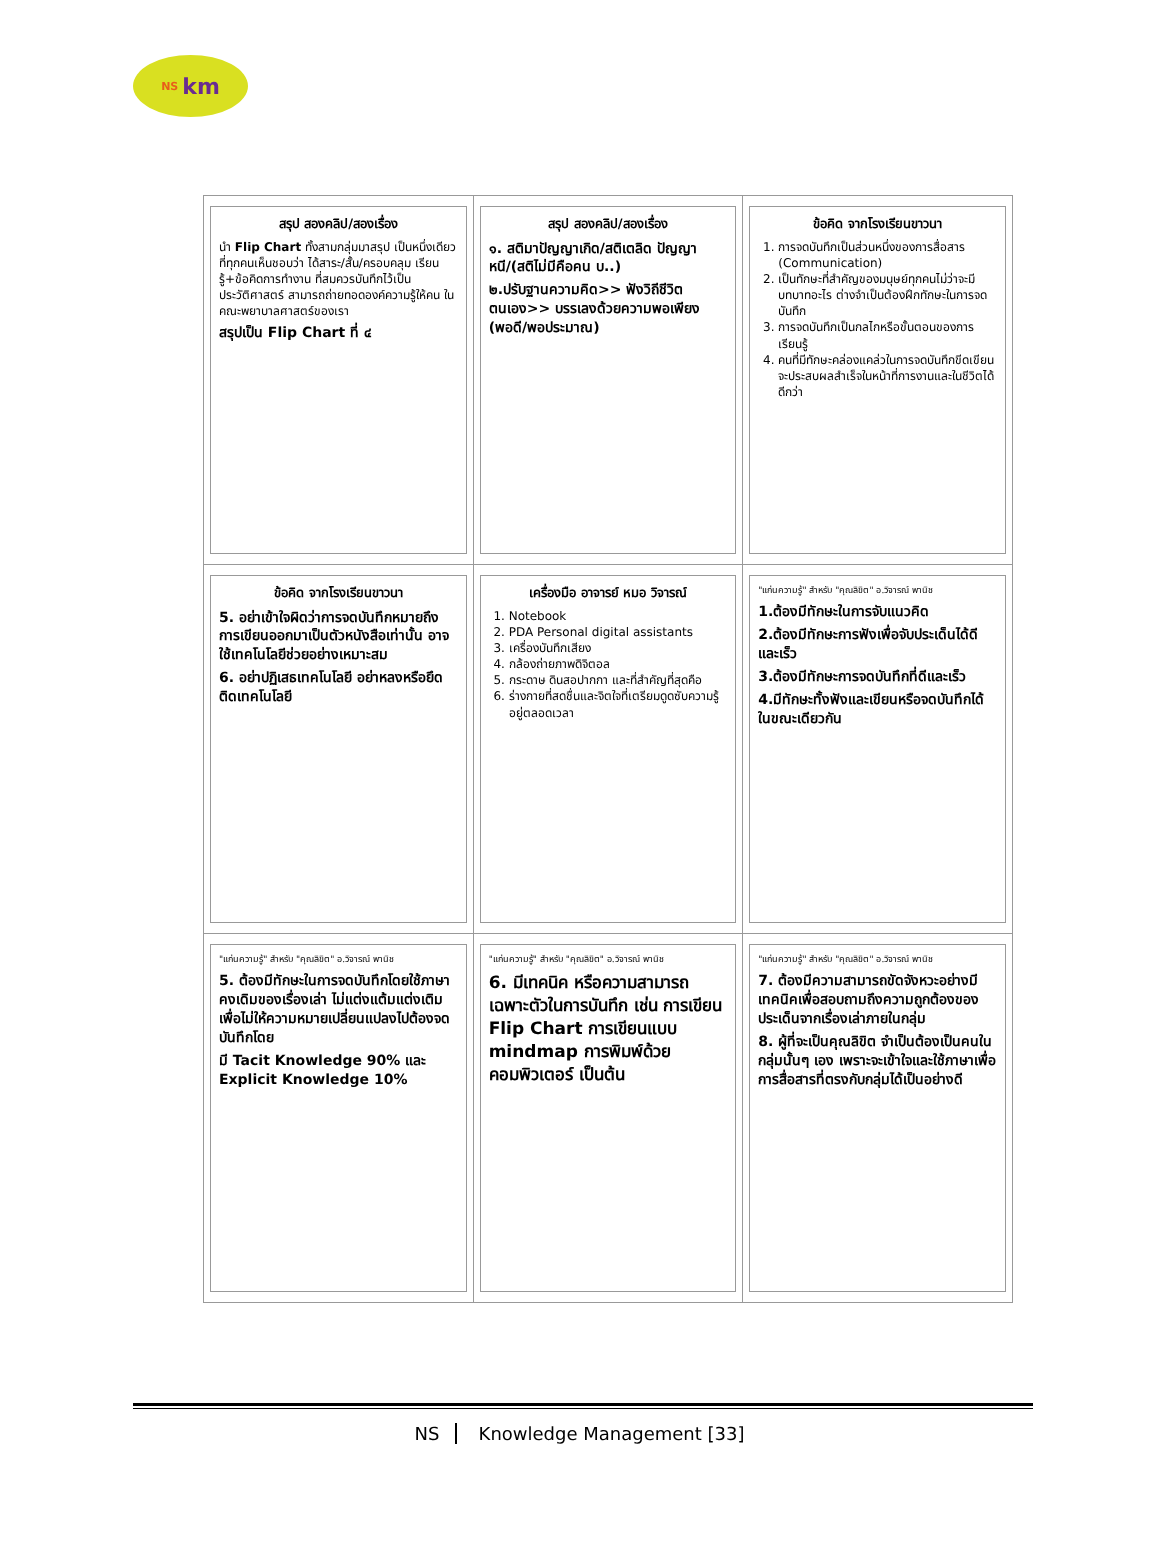NS km
| สรุป สองคลิป/สองเรื่อง นำ Flip Chart ทั้งสามกลุ่มมาสรุป เป็นหนึ่งเดียวที่ทุกคนเห็นชอบว่า ได้สาระ/สั้น/ครอบคลุม เรียนรู้+ข้อคิดการทำงาน ที่สมควรบันทึกไว้เป็นประวัติศาสตร์ สามารถถ่ายทอดองค์ความรู้ให้คน ในคณะพยาบาลศาสตร์ของเรา สรุปเป็น Flip Chart ที่ ๔ | สรุป สองคลิป/สองเรื่อง ๑. สติมาปัญญาเกิด/สติเตลิด ปัญญาหนี/(สติไม่มีคือคน บ..) ๒.ปรับฐานความคิด>> ฟังวิถีชีวิตตนเอง>> บรรเลงด้วยความพอเพียง (พอดี/พอประมาณ) | ข้อคิด จากโรงเรียนขาวนา 1. การจดบันทึกเป็นส่วนหนึ่งของการสื่อสาร (Communication) 2. เป็นทักษะที่สำคัญของมนุษย์ทุกคนไม่ว่าจะมีบทบาทอะไร ต่างจำเป็นต้องฝึกทักษะในการจดบันทึก 3. การจดบันทึกเป็นกลไกหรือขั้นตอนของการเรียนรู้ 4. คนที่มีทักษะคล่องแคล่วในการจดบันทึกขีดเขียนจะประสบผลสำเร็จในหน้าที่การงานและในชีวิตได้ดีกว่า |
| ข้อคิด จากโรงเรียนขาวนา 5. อย่าเข้าใจผิดว่าการจดบันทึกหมายถึงการเขียนออกมาเป็นตัวหนังสือเท่านั้น อาจใช้เทคโนโลยีช่วยอย่างเหมาะสม 6. อย่าปฏิเสธเทคโนโลยี อย่าหลงหรือยึดติดเทคโนโลยี | เครื่องมือ อาจารย์ หมอ วิจารณ์ 1. Notebook 2. PDA Personal digital assistants 3. เครื่องบันทึกเสียง 4. กล้องถ่ายภาพดิจิตอล 5. กระดาษ ดินสอปากกา และที่สำคัญที่สุดคือ 6. ร่างกายที่สดชื่นและจิตใจที่เตรียมดูดซับความรู้อยู่ตลอดเวลา | "แก่นความรู้" สำหรับ "คุณลิขิต" อ.วิจารณ์ พานิช 1.ต้องมีทักษะในการจับแนวคิด 2.ต้องมีทักษะการฟังเพื่อจับประเด็นได้ดีและเร็ว 3.ต้องมีทักษะการจดบันทึกที่ดีและเร็ว 4.มีทักษะทั้งฟังและเขียนหรือจดบันทึกได้ในขณะเดียวกัน |
| "แก่นความรู้" สำหรับ "คุณลิขิต" อ.วิจารณ์ พานิช 5. ต้องมีทักษะในการจดบันทึกโดยใช้ภาษาคงเดิมของเรื่องเล่า ไม่แต่งแต้มแต่งเติม เพื่อไม่ให้ความหมายเปลี่ยนแปลงไปต้องจดบันทึกโดย มี Tacit Knowledge 90% และ Explicit Knowledge 10% | "แก่นความรู้" สำหรับ "คุณลิขิต" อ.วิจารณ์ พานิช 6. มีเทคนิค หรือความสามารถเฉพาะตัวในการบันทึก เช่น การเขียน Flip Chart การเขียนแบบ mindmap การพิมพ์ด้วยคอมพิวเตอร์ เป็นต้น | "แก่นความรู้" สำหรับ "คุณลิขิต" อ.วิจารณ์ พานิช 7. ต้องมีความสามารถขัดจังหวะอย่างมีเทคนิคเพื่อสอบถามถึงความถูกต้องของประเด็นจากเรื่องเล่าภายในกลุ่ม 8. ผู้ที่จะเป็นคุณลิขิต จำเป็นต้องเป็นคนในกลุ่มนั้นๆ เอง เพราะจะเข้าใจและใช้ภาษาเพื่อการสื่อสารที่ตรงกับกลุ่มได้เป็นอย่างดี |
NS Knowledge Management [33]